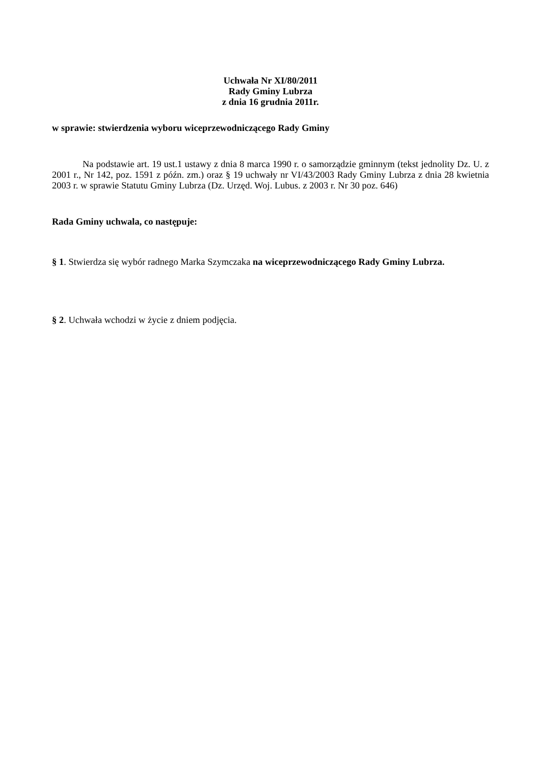Uchwała Nr XI/80/2011
Rady Gminy Lubrza
z dnia 16 grudnia 2011r.
w sprawie: stwierdzenia wyboru wiceprzewodniczącego Rady Gminy
Na podstawie art. 19 ust.1 ustawy z dnia 8 marca 1990 r. o samorządzie gminnym (tekst jednolity Dz. U. z 2001 r., Nr 142, poz. 1591 z późn. zm.) oraz § 19 uchwały nr VI/43/2003 Rady Gminy Lubrza z dnia 28 kwietnia 2003 r. w sprawie Statutu Gminy Lubrza (Dz. Urzęd. Woj. Lubus. z 2003 r. Nr 30 poz. 646)
Rada Gminy uchwala, co następuje:
§ 1. Stwierdza się wybór radnego Marka Szymczaka na wiceprzewodniczącego Rady Gminy Lubrza.
§ 2. Uchwała wchodzi w życie z dniem podjęcia.